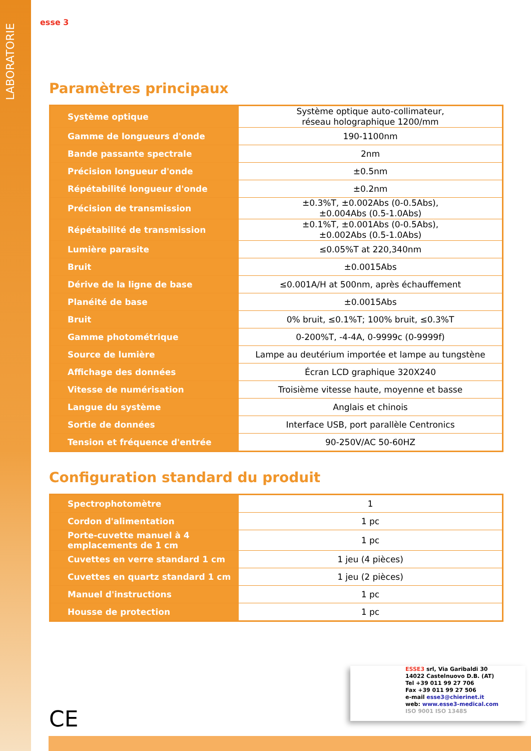LABORATORIE
esse 3
Paramètres principaux
| Système optique | Système optique auto-collimateur, réseau holographique 1200/mm |
| Gamme de longueurs d'onde | 190-1100nm |
| Bande passante spectrale | 2nm |
| Précision longueur d'onde | ±0.5nm |
| Répétabilité longueur d'onde | ±0.2nm |
| Précision de transmission | ±0.3%T, ±0.002Abs (0-0.5Abs), ±0.004Abs (0.5-1.0Abs) |
| Répétabilité de transmission | ±0.1%T, ±0.001Abs (0-0.5Abs), ±0.002Abs (0.5-1.0Abs) |
| Lumière parasite | ≤0.05%T at 220,340nm |
| Bruit | ±0.0015Abs |
| Dérive de la ligne de base | ≤0.001A/H at 500nm, après échauffement |
| Planéité de base | ±0.0015Abs |
| Bruit | 0% bruit, ≤0.1%T; 100% bruit, ≤0.3%T |
| Gamme photométrique | 0-200%T, -4-4A, 0-9999c (0-9999f) |
| Source de lumière | Lampe au deutérium importée et lampe au tungstène |
| Affichage des données | Écran LCD graphique 320X240 |
| Vitesse de numérisation | Troisième vitesse haute, moyenne et basse |
| Langue du système | Anglais et chinois |
| Sortie de données | Interface USB, port parallèle Centronics |
| Tension et fréquence d'entrée | 90-250V/AC 50-60HZ |
Configuration standard du produit
| Spectrophotomètre | 1 |
| Cordon d'alimentation | 1 pc |
| Porte-cuvette manuel à 4 emplacements de 1 cm | 1 pc |
| Cuvettes en verre standard 1 cm | 1 jeu (4 pièces) |
| Cuvettes en quartz standard 1 cm | 1 jeu (2 pièces) |
| Manuel d'instructions | 1 pc |
| Housse de protection | 1 pc |
ESSE3 srl, Via Garibaldi 30
14022 Castelnuovo D.B. (AT)
Tel +39 011 99 27 706
Fax +39 011 99 27 506
e-mail esse3@chierinet.it
web: www.esse3-medical.com
ISO 9001 ISO 13485
CE